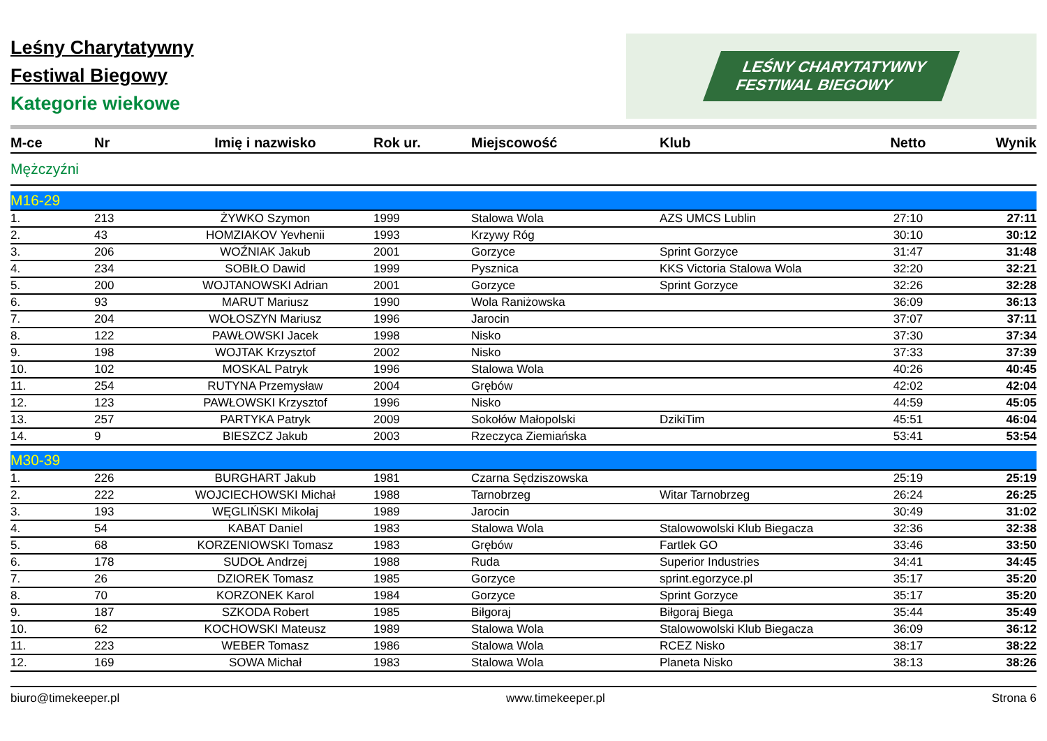Leśny Charytatywny
Festiwal Biegowy
Kategorie wiekowe
LEŚNY CHARYTATYWNY
FESTIWAL BIEGOWY
| M-ce | Nr | Imię i nazwisko | Rok ur. | Miejscowość | Klub | Netto | Wynik |
| --- | --- | --- | --- | --- | --- | --- | --- |
| Mężczyźni | | | | | | | |
| M16-29 | | | | | | | |
| 1. | 213 | ŻYWKO Szymon | 1999 | Stalowa Wola | AZS UMCS Lublin | 27:10 | 27:11 |
| 2. | 43 | HOMZIAKOV Yevhenii | 1993 | Krzywy Róg | | 30:10 | 30:12 |
| 3. | 206 | WOŹNIAK Jakub | 2001 | Gorzyce | Sprint Gorzyce | 31:47 | 31:48 |
| 4. | 234 | SOBIŁO Dawid | 1999 | Pysznica | KKS Victoria Stalowa Wola | 32:20 | 32:21 |
| 5. | 200 | WOJTANOWSKI Adrian | 2001 | Gorzyce | Sprint Gorzyce | 32:26 | 32:28 |
| 6. | 93 | MARUT Mariusz | 1990 | Wola Raniżowska | | 36:09 | 36:13 |
| 7. | 204 | WOŁOSZYN Mariusz | 1996 | Jarocin | | 37:07 | 37:11 |
| 8. | 122 | PAWŁOWSKI Jacek | 1998 | Nisko | | 37:30 | 37:34 |
| 9. | 198 | WOJTAK Krzysztof | 2002 | Nisko | | 37:33 | 37:39 |
| 10. | 102 | MOSKAL Patryk | 1996 | Stalowa Wola | | 40:26 | 40:45 |
| 11. | 254 | RUTYNA Przemysław | 2004 | Grębów | | 42:02 | 42:04 |
| 12. | 123 | PAWŁOWSKI Krzysztof | 1996 | Nisko | | 44:59 | 45:05 |
| 13. | 257 | PARTYKA Patryk | 2009 | Sokołów Małopolski | DzikiTim | 45:51 | 46:04 |
| 14. | 9 | BIESZCZ Jakub | 2003 | Rzeczyca Ziemiańska | | 53:41 | 53:54 |
| M30-39 | | | | | | | |
| 1. | 226 | BURGHART Jakub | 1981 | Czarna Sędziszowska | | 25:19 | 25:19 |
| 2. | 222 | WOJCIECHOWSKI Michał | 1988 | Tarnobrzeg | Witar Tarnobrzeg | 26:24 | 26:25 |
| 3. | 193 | WĘGLIŃSKI Mikołaj | 1989 | Jarocin | | 30:49 | 31:02 |
| 4. | 54 | KABAT Daniel | 1983 | Stalowa Wola | Stalowowolski Klub Biegacza | 32:36 | 32:38 |
| 5. | 68 | KORZENIOWSKI Tomasz | 1983 | Grębów | Fartlek GO | 33:46 | 33:50 |
| 6. | 178 | SUDOŁ Andrzej | 1988 | Ruda | Superior Industries | 34:41 | 34:45 |
| 7. | 26 | DZIOREK Tomasz | 1985 | Gorzyce | sprint.egorzyce.pl | 35:17 | 35:20 |
| 8. | 70 | KORZONEK Karol | 1984 | Gorzyce | Sprint Gorzyce | 35:17 | 35:20 |
| 9. | 187 | SZKODA Robert | 1985 | Biłgoraj | Biłgoraj Biega | 35:44 | 35:49 |
| 10. | 62 | KOCHOWSKI Mateusz | 1989 | Stalowa Wola | Stalowowolski Klub Biegacza | 36:09 | 36:12 |
| 11. | 223 | WEBER Tomasz | 1986 | Stalowa Wola | RCEZ Nisko | 38:17 | 38:22 |
| 12. | 169 | SOWA Michał | 1983 | Stalowa Wola | Planeta Nisko | 38:13 | 38:26 |
biuro@timekeeper.pl www.timekeeper.pl Strona 6